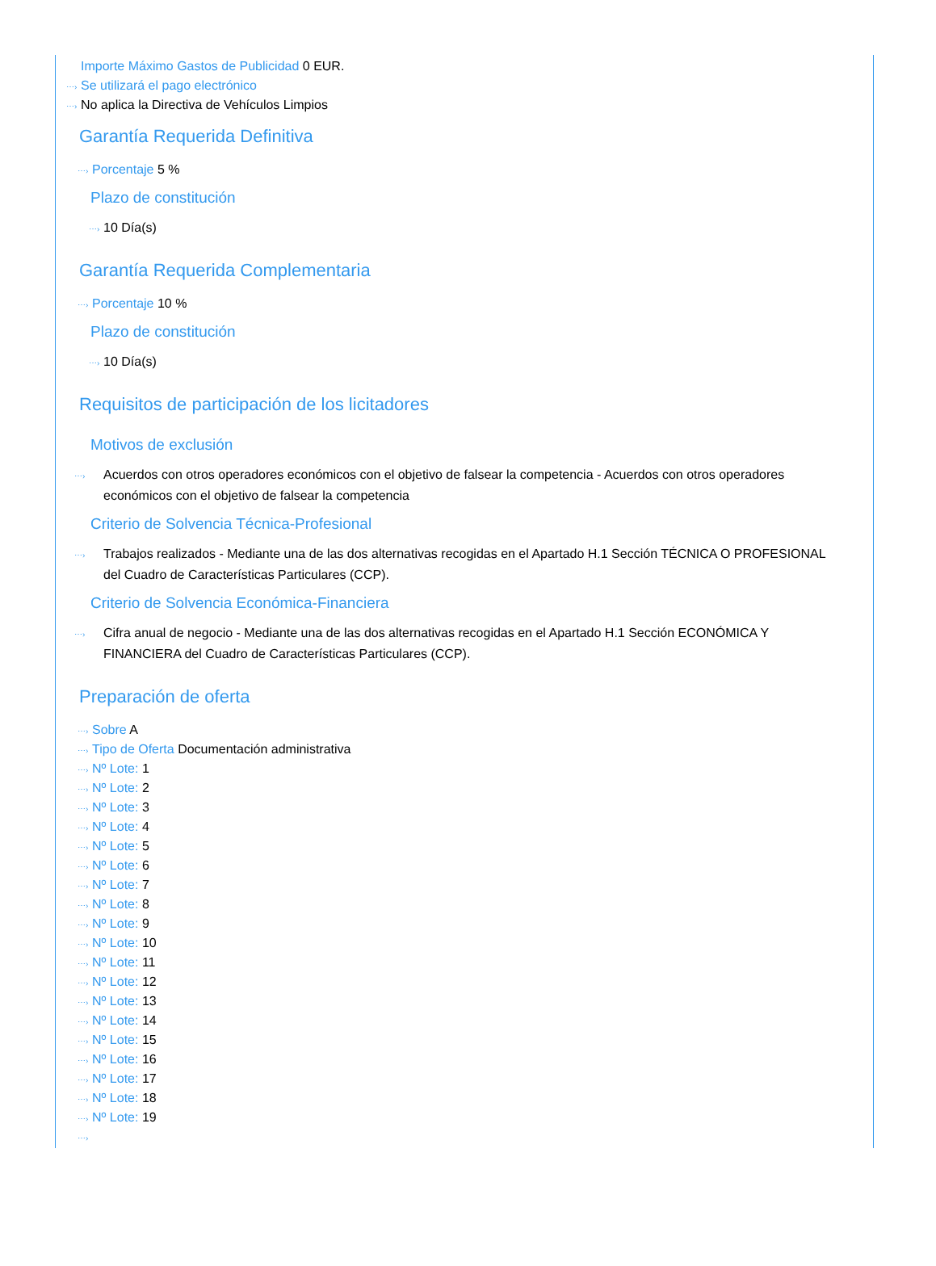Importe Máximo Gastos de Publicidad 0 EUR.
⋯› Se utilizará el pago electrónico
⋯› No aplica la Directiva de Vehículos Limpios
Garantía Requerida Definitiva
⋯› Porcentaje 5 %
Plazo de constitución
⋯› 10 Día(s)
Garantía Requerida Complementaria
⋯› Porcentaje 10 %
Plazo de constitución
⋯› 10 Día(s)
Requisitos de participación de los licitadores
Motivos de exclusión
⋯› Acuerdos con otros operadores económicos con el objetivo de falsear la competencia - Acuerdos con otros operadores económicos con el objetivo de falsear la competencia
Criterio de Solvencia Técnica-Profesional
⋯› Trabajos realizados - Mediante una de las dos alternativas recogidas en el Apartado H.1 Sección TÉCNICA O PROFESIONAL del Cuadro de Características Particulares (CCP).
Criterio de Solvencia Económica-Financiera
⋯› Cifra anual de negocio - Mediante una de las dos alternativas recogidas en el Apartado H.1 Sección ECONÓMICA Y FINANCIERA del Cuadro de Características Particulares (CCP).
Preparación de oferta
⋯› Sobre A
⋯› Tipo de Oferta Documentación administrativa
⋯› Nº Lote: 1
⋯› Nº Lote: 2
⋯› Nº Lote: 3
⋯› Nº Lote: 4
⋯› Nº Lote: 5
⋯› Nº Lote: 6
⋯› Nº Lote: 7
⋯› Nº Lote: 8
⋯› Nº Lote: 9
⋯› Nº Lote: 10
⋯› Nº Lote: 11
⋯› Nº Lote: 12
⋯› Nº Lote: 13
⋯› Nº Lote: 14
⋯› Nº Lote: 15
⋯› Nº Lote: 16
⋯› Nº Lote: 17
⋯› Nº Lote: 18
⋯› Nº Lote: 19
⋯›